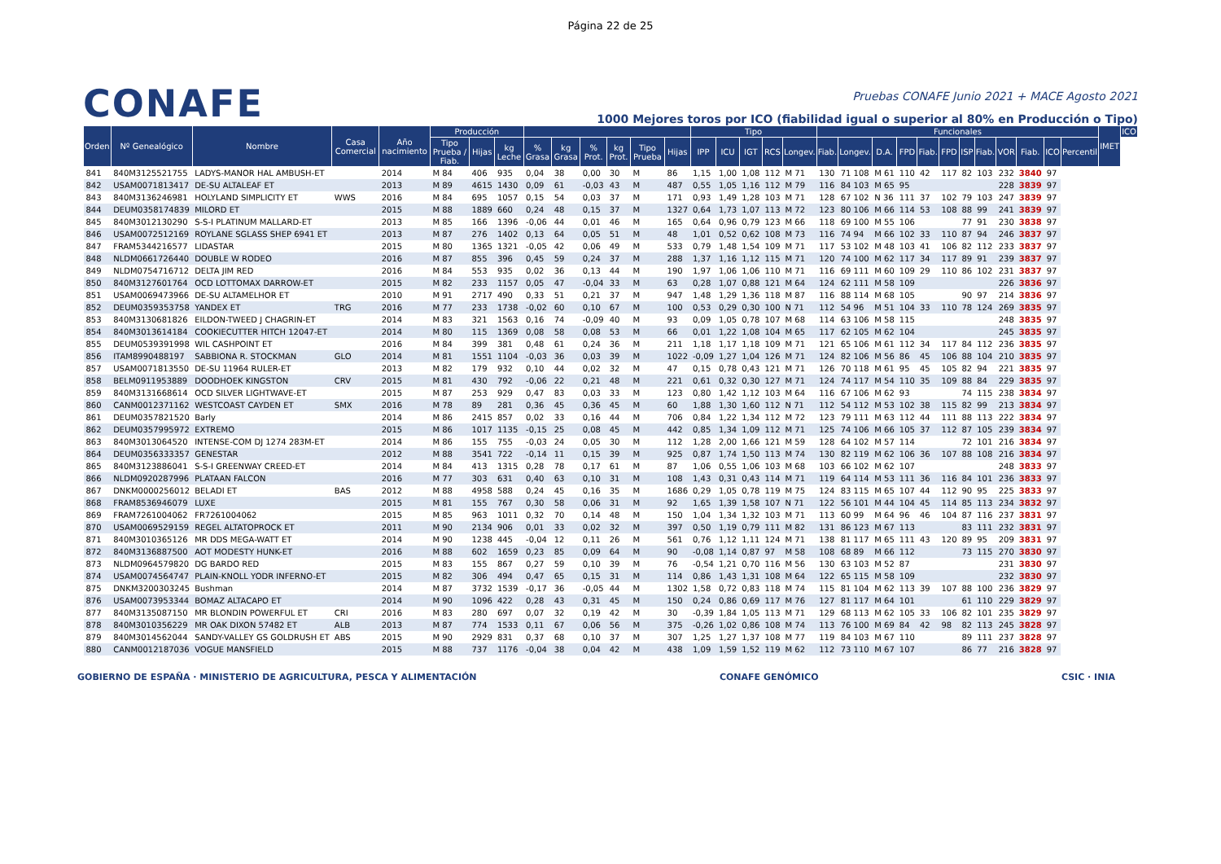Página 22 de 25
CONAFE
Pruebas CONAFE Junio 2021 + MACE Agosto 2021
1000 Mejores toros por ICO (fiabilidad igual o superior al 80% en Producción o Tipo)
| Orden | Nº Genealógico | Nombre | Casa Comercial | Año nacimiento | Producción | | | | | | | | | Tipo | | | | | Funcionales | | | | | | | | | | | | IMET | ICO |
| --- | --- | --- | --- | --- | --- | --- | --- | --- | --- | --- | --- | --- | --- | --- | --- | --- | --- | --- | --- | --- | --- | --- | --- | --- | --- | --- | --- | --- | --- | --- | --- | --- |
| | | | | | Tipo Prueba / Fiab. | Hijas | kg Leche | % Grasa | kg Grasa | % Prot. | kg Prot. | Tipo Prueba | Hijas | IPP | ICU | IGT | RCS | Longev. | Fiab. | Longev. | D.A. | FPD | Fiab. | FPD | ISP | Fiab. | VOR | Fiab. | ICO | Percentil | | |
| 841 | 840M3125521755 | LADYS-MANOR HAL AMBUSH-ET | | 2014 | M 84 | 406 | 935 | 0,04 | 38 | 0,00 | 30 | M | 86 | 1,15 | 1,00 | 1,08 | 112 | M 71 | 130 | 71 108 | M 61 | 110 | 42 | 117 | 82 | 103 | 232 | 3840 | 97 | | | |
| 842 | USAM0071813417 | DE-SU ALTALEAF ET | | 2013 | M 89 | 4615 | 1430 | 0,09 | 61 | -0,03 | 43 | M | 487 | 0,55 | 1,05 | 1,16 | 112 | M 79 | 116 | 84 103 | M 65 | 95 | | | | | 228 | 3839 | 97 | | | |
| 843 | 840M3136246981 | HOLYLAND SIMPLICITY ET | WWS | 2016 | M 84 | 695 | 1057 | 0,15 | 54 | 0,03 | 37 | M | 171 | 0,93 | 1,49 | 1,28 | 103 | M 71 | 128 | 67 102 | N 36 | 111 | 37 | 102 | 79 | 103 | 247 | 3839 | 97 | | | |
| 844 | DEUM0358174839 | MILORD ET | | 2015 | M 88 | 1889 | 660 | 0,24 | 48 | 0,15 | 37 | M | 1327 | 0,64 | 1,73 | 1,07 | 113 | M 72 | 123 | 80 106 | M 66 | 114 | 53 | 108 | 88 | 99 | 241 | 3839 | 97 | | | |
| 845 | 840M3012130290 | S-S-I PLATINUM MALLARD-ET | | 2013 | M 85 | 166 | 1396 | -0,06 | 44 | 0,01 | 46 | M | 165 | 0,64 | 0,96 | 0,79 | 123 | M 66 | 118 | 69 100 | M 55 | 106 | | | 77 | 91 | 230 | 3838 | 97 | | | |
| 846 | USAM0072512169 | ROYLANE SGLASS SHEP 6941 ET | | 2013 | M 87 | 276 | 1402 | 0,13 | 64 | 0,05 | 51 | M | 48 | 1,01 | 0,52 | 0,62 | 108 | M 73 | 116 | 74 94 | M 66 | 102 | 33 | 110 | 87 | 94 | 246 | 3837 | 97 | | | |
| 847 | FRAM5344216577 | LIDASTAR | | 2015 | M 80 | 1365 | 1321 | -0,05 | 42 | 0,06 | 49 | M | 533 | 0,79 | 1,48 | 1,54 | 109 | M 71 | 117 | 53 102 | M 48 | 103 | 41 | 106 | 82 | 112 | 233 | 3837 | 97 | | | |
| 848 | NLDM0661726440 | DOUBLE W RODEO | | 2016 | M 87 | 855 | 396 | 0,45 | 59 | 0,24 | 37 | M | 288 | 1,37 | 1,16 | 1,12 | 115 | M 71 | 120 | 74 100 | M 62 | 117 | 34 | 117 | 89 | 91 | 239 | 3837 | 97 | | | |
| 849 | NLDM0754716712 | DELTA JIM RED | | 2016 | M 84 | 553 | 935 | 0,02 | 36 | 0,13 | 44 | M | 190 | 1,97 | 1,06 | 1,06 | 110 | M 71 | 116 | 69 111 | M 60 | 109 | 29 | 110 | 86 | 102 | 231 | 3837 | 97 | | | |
| 850 | 840M3127601764 | OCD LOTTOMAX DARROW-ET | | 2015 | M 82 | 233 | 1157 | 0,05 | 47 | -0,04 | 33 | M | 63 | 0,28 | 1,07 | 0,88 | 121 | M 64 | 124 | 62 111 | M 58 | 109 | | | | | 226 | 3836 | 97 | | | |
| 851 | USAM0069473966 | DE-SU ALTAMELHOR ET | | 2010 | M 91 | 2717 | 490 | 0,33 | 51 | 0,21 | 37 | M | 947 | 1,48 | 1,29 | 1,36 | 118 | M 87 | 116 | 88 114 | M 68 | 105 | | | 90 | 97 | 214 | 3836 | 97 | | | |
| 852 | DEUM0359353758 | YANDEX ET | TRG | 2016 | M 77 | 233 | 1738 | -0,02 | 60 | 0,10 | 67 | M | 100 | 0,53 | 0,29 | 0,30 | 100 | N 71 | 112 | 54 96 | M 51 | 104 | 33 | 110 | 78 | 124 | 269 | 3835 | 97 | | | |
| 853 | 840M3130681826 | EILDON-TWEED J CHAGRIN-ET | | 2014 | M 83 | 321 | 1563 | 0,16 | 74 | -0,09 | 40 | M | 93 | 0,09 | 1,05 | 0,78 | 107 | M 68 | 114 | 63 106 | M 58 | 115 | | | | | 248 | 3835 | 97 | | | |
| 854 | 840M3013614184 | COOKIECUTTER HITCH 12047-ET | | 2014 | M 80 | 115 | 1369 | 0,08 | 58 | 0,08 | 53 | M | 66 | 0,01 | 1,22 | 1,08 | 104 | M 65 | 117 | 62 105 | M 62 | 104 | | | | | 245 | 3835 | 97 | | | |
| 855 | DEUM0539391998 | WIL CASHPOINT ET | | 2016 | M 84 | 399 | 381 | 0,48 | 61 | 0,24 | 36 | M | 211 | 1,18 | 1,17 | 1,18 | 109 | M 71 | 121 | 65 106 | M 61 | 112 | 34 | 117 | 84 | 112 | 236 | 3835 | 97 | | | |
| 856 | ITAM8990488197 | SABBIONA R. STOCKMAN | GLO | 2014 | M 81 | 1551 | 1104 | -0,03 | 36 | 0,03 | 39 | M | 1022 | -0,09 | 1,27 | 1,04 | 126 | M 71 | 124 | 82 106 | M 56 | 86 | 45 | 106 | 88 | 104 | 210 | 3835 | 97 | | | |
| 857 | USAM0071813550 | DE-SU 11964 RULER-ET | | 2013 | M 82 | 179 | 932 | 0,10 | 44 | 0,02 | 32 | M | 47 | 0,15 | 0,78 | 0,43 | 121 | M 71 | 126 | 70 118 | M 61 | 95 | 45 | 105 | 82 | 94 | 221 | 3835 | 97 | | | |
| 858 | BELM0911953889 | DOODHOEK KINGSTON | CRV | 2015 | M 81 | 430 | 792 | -0,06 | 22 | 0,21 | 48 | M | 221 | 0,61 | 0,32 | 0,30 | 127 | M 71 | 124 | 74 117 | M 54 | 110 | 35 | 109 | 88 | 84 | 229 | 3835 | 97 | | | |
| 859 | 840M3131668614 | OCD SILVER LIGHTWAVE-ET | | 2015 | M 87 | 253 | 929 | 0,47 | 83 | 0,03 | 33 | M | 123 | 0,80 | 1,42 | 1,12 | 103 | M 64 | 116 | 67 106 | M 62 | 93 | | | 74 | 115 | 238 | 3834 | 97 | | | |
| 860 | CANM0012371162 | WESTCOAST CAYDEN ET | SMX | 2016 | M 78 | 89 | 281 | 0,36 | 45 | 0,36 | 45 | M | 60 | 1,88 | 1,30 | 1,60 | 112 | N 71 | 112 | 54 112 | M 53 | 102 | 38 | 115 | 82 | 99 | 213 | 3834 | 97 | | | |
| 861 | DEUM0357821520 | Barly | | 2014 | M 86 | 2415 | 857 | 0,02 | 33 | 0,16 | 44 | M | 706 | 0,84 | 1,22 | 1,34 | 112 | M 72 | 123 | 79 111 | M 63 | 112 | 44 | 111 | 88 | 113 | 222 | 3834 | 97 | | | |
| 862 | DEUM0357995972 | EXTREMO | | 2015 | M 86 | 1017 | 1135 | -0,15 | 25 | 0,08 | 45 | M | 442 | 0,85 | 1,34 | 1,09 | 112 | M 71 | 125 | 74 106 | M 66 | 105 | 37 | 112 | 87 | 105 | 239 | 3834 | 97 | | | |
| 863 | 840M3013064520 | INTENSE-COM DJ 1274 283M-ET | | 2014 | M 86 | 155 | 755 | -0,03 | 24 | 0,05 | 30 | M | 112 | 1,28 | 2,00 | 1,66 | 121 | M 59 | 128 | 64 102 | M 57 | 114 | | | 72 | 101 | 216 | 3834 | 97 | | | |
| 864 | DEUM0356333357 | GENESTAR | | 2012 | M 88 | 3541 | 722 | -0,14 | 11 | 0,15 | 39 | M | 925 | 0,87 | 1,74 | 1,50 | 113 | M 74 | 130 | 82 119 | M 62 | 106 | 36 | 107 | 88 | 108 | 216 | 3834 | 97 | | | |
| 865 | 840M3123886041 | S-S-I GREENWAY CREED-ET | | 2014 | M 84 | 413 | 1315 | 0,28 | 78 | 0,17 | 61 | M | 87 | 1,06 | 0,55 | 1,06 | 103 | M 68 | 103 | 66 102 | M 62 | 107 | | | | | 248 | 3833 | 97 | | | |
| 866 | NLDM0920287996 | PLATAAN FALCON | | 2016 | M 77 | 303 | 631 | 0,40 | 63 | 0,10 | 31 | M | 108 | 1,43 | 0,31 | 0,43 | 114 | M 71 | 119 | 64 114 | M 53 | 111 | 36 | 116 | 84 | 101 | 236 | 3833 | 97 | | | |
| 867 | DNKM0000256012 | BELADI ET | BAS | 2012 | M 88 | 4958 | 588 | 0,24 | 45 | 0,16 | 35 | M | 1686 | 0,29 | 1,05 | 0,78 | 119 | M 75 | 124 | 83 115 | M 65 | 107 | 44 | 112 | 90 | 95 | 225 | 3833 | 97 | | | |
| 868 | FRAM8536946079 | LUXE | | 2015 | M 81 | 155 | 767 | 0,30 | 58 | 0,06 | 31 | M | 92 | 1,65 | 1,39 | 1,58 | 107 | N 71 | 122 | 56 101 | M 44 | 104 | 45 | 114 | 85 | 113 | 234 | 3832 | 97 | | | |
| 869 | FRAM7261004062 | FR7261004062 | | 2015 | M 85 | 963 | 1011 | 0,32 | 70 | 0,14 | 48 | M | 150 | 1,04 | 1,34 | 1,32 | 103 | M 71 | 113 | 60 99 | M 64 | 96 | 46 | 104 | 87 | 116 | 237 | 3831 | 97 | | | |
| 870 | USAM0069529159 | REGEL ALTATOPROCK ET | | 2011 | M 90 | 2134 | 906 | 0,01 | 33 | 0,02 | 32 | M | 397 | 0,50 | 1,19 | 0,79 | 111 | M 82 | 131 | 86 123 | M 67 | 113 | | | 83 | 111 | 232 | 3831 | 97 | | | |
| 871 | 840M3010365126 | MR DDS MEGA-WATT ET | | 2014 | M 90 | 1238 | 445 | -0,04 | 12 | 0,11 | 26 | M | 561 | 0,76 | 1,12 | 1,11 | 124 | M 71 | 138 | 81 117 | M 65 | 111 | 43 | 120 | 89 | 95 | 209 | 3831 | 97 | | | |
| 872 | 840M3136887500 | AOT MODESTY HUNK-ET | | 2016 | M 88 | 602 | 1659 | 0,23 | 85 | 0,09 | 64 | M | 90 | -0,08 | 1,14 | 0,87 | 97 | M 58 | 108 | 68 89 | M 66 | 112 | | | 73 | 115 | 270 | 3830 | 97 | | | |
| 873 | NLDM0964579820 | DG BARDO RED | | 2015 | M 83 | 155 | 867 | 0,27 | 59 | 0,10 | 39 | M | 76 | -0,54 | 1,21 | 0,70 | 116 | M 56 | 130 | 63 103 | M 52 | 87 | | | | | 231 | 3830 | 97 | | | |
| 874 | USAM0074564747 | PLAIN-KNOLL YODR INFERNO-ET | | 2015 | M 82 | 306 | 494 | 0,47 | 65 | 0,15 | 31 | M | 114 | 0,86 | 1,43 | 1,31 | 108 | M 64 | 122 | 65 115 | M 58 | 109 | | | | | 232 | 3830 | 97 | | | |
| 875 | DNKM3200303245 | Bushman | | 2014 | M 87 | 3732 | 1539 | -0,17 | 36 | -0,05 | 44 | M | 1302 | 1,58 | 0,72 | 0,83 | 118 | M 74 | 115 | 81 104 | M 62 | 113 | 39 | 107 | 88 | 100 | 236 | 3829 | 97 | | | |
| 876 | USAM0073953344 | BOMAZ ALTACAPO ET | | 2014 | M 90 | 1096 | 422 | 0,28 | 43 | 0,31 | 45 | M | 150 | 0,24 | 0,86 | 0,69 | 117 | M 76 | 127 | 81 117 | M 64 | 101 | | | 61 | 110 | 229 | 3829 | 97 | | | |
| 877 | 840M3135087150 | MR BLONDIN POWERFUL ET | CRI | 2016 | M 83 | 280 | 697 | 0,07 | 32 | 0,19 | 42 | M | 30 | -0,39 | 1,84 | 1,05 | 113 | M 71 | 129 | 68 113 | M 62 | 105 | 33 | 106 | 82 | 101 | 235 | 3829 | 97 | | | |
| 878 | 840M3010356229 | MR OAK DIXON 57482 ET | ALB | 2013 | M 87 | 774 | 1533 | 0,11 | 67 | 0,06 | 56 | M | 375 | -0,26 | 1,02 | 0,86 | 108 | M 74 | 113 | 76 100 | M 69 | 84 | 42 | 98 | 82 | 113 | 245 | 3828 | 97 | | | |
| 879 | 840M3014562044 | SANDY-VALLEY GS GOLDRUSH ET | ABS | 2015 | M 90 | 2929 | 831 | 0,37 | 68 | 0,10 | 37 | M | 307 | 1,25 | 1,27 | 1,37 | 108 | M 77 | 119 | 84 103 | M 67 | 110 | | | 89 | 111 | 237 | 3828 | 97 | | | |
| 880 | CANM0012187036 | VOGUE MANSFIELD | | 2015 | M 88 | 737 | 1176 | -0,04 | 38 | 0,04 | 42 | M | 438 | 1,09 | 1,59 | 1,52 | 119 | M 62 | 112 | 73 110 | M 67 | 107 | | | 86 | 77 | 216 | 3828 | 97 | | | |
GOBIERNO DE ESPAÑA · MINISTERIO DE AGRICULTURA, PESCA Y ALIMENTACIÓN
CONAFE GENÓMICO CSIC · INIA